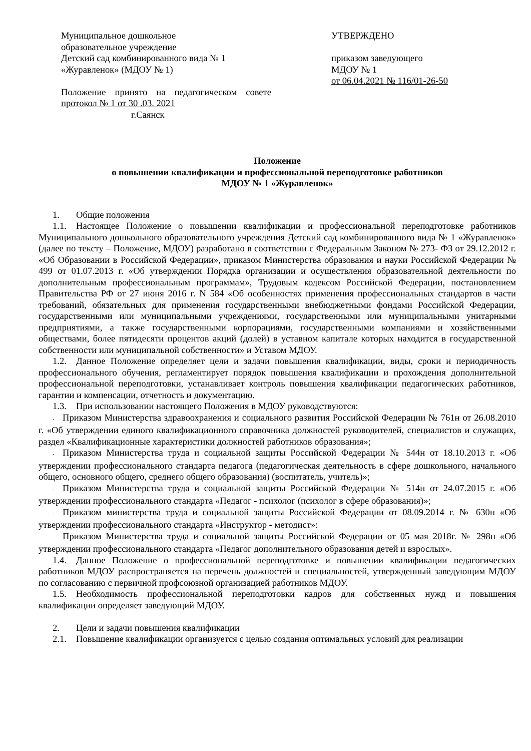Муниципальное дошкольное
образовательное учреждение
Детский сад комбинированного вида № 1
«Журавленок» (МДОУ № 1)
Положение принято на педагогическом совете протокол № 1 от 30 .03. 2021
г.Саянск
УТВЕРЖДЕНО
приказом заведующего
МДОУ № 1
от 06.04.2021 № 116/01-26-50
Положение
о повышении квалификации и профессиональной переподготовке работников
МДОУ № 1 «Журавленок»
1. Общие положения
1.1. Настоящее Положение о повышении квалификации и профессиональной переподготовке работников Муниципального дошкольного образовательного учреждения Детский сад комбинированного вида № 1 «Журавленок» (далее по тексту – Положение, МДОУ) разработано в соответствии с Федеральным Законом № 273- ФЗ от 29.12.2012 г. «Об Образовании в Российской Федерации», приказом Министерства образования и науки Российской Федерации № 499 от 01.07.2013 г. «Об утверждении Порядка организации и осуществления образовательной деятельности по дополнительным профессиональным программам», Трудовым кодексом Российской Федерации, постановлением Правительства РФ от 27 июня 2016 г. N 584 «Об особенностях применения профессиональных стандартов в части требований, обязательных для применения государственными внебюджетными фондами Российской Федерации, государственными или муниципальными учреждениями, государственными или муниципальными унитарными предприятиями, а также государственными корпорациями, государственными компаниями и хозяйственными обществами, более пятидесяти процентов акций (долей) в уставном капитале которых находится в государственной собственности или муниципальной собственности» и Уставом МДОУ.
1.2. Данное Положение определяет цели и задачи повышения квалификации, виды, сроки и периодичность профессионального обучения, регламентирует порядок повышения квалификации и прохождения дополнительной профессиональной переподготовки, устанавливает контроль повышения квалификации педагогических работников, гарантии и компенсации, отчетность и документацию.
1.3. При использовании настоящего Положения в МДОУ руководствуются:
- Приказом Министерства здравоохранения и социального развития Российской Федерации № 761н от 26.08.2010 г. «Об утверждении единого квалификационного справочника должностей руководителей, специалистов и служащих, раздел «Квалификационные характеристики должностей работников образования»;
- Приказом Министерства труда и социальной защиты Российской Федерации № 544н от 18.10.2013 г. «Об утверждении профессионального стандарта педагога (педагогическая деятельность в сфере дошкольного, начального общего, основного общего, среднего общего образования) (воспитатель, учитель)»;
- Приказом Министерства труда и социальной защиты Российской Федерации № 514н от 24.07.2015 г. «Об утверждении профессионального стандарта «Педагог - психолог (психолог в сфере образования)»;
- Приказом министерства труда и социальной защиты Российской Федерации от 08.09.2014 г. № 630н «Об утверждении профессионального стандарта «Инструктор - методист»:
- Приказом Министерства труда и социальной защиты Российской Федерации от 05 мая 2018г. № 298н «Об утверждении профессионального стандарта «Педагог дополнительного образования детей и взрослых».
1.4. Данное Положение о профессиональной переподготовке и повышении квалификации педагогических работников МДОУ распространяется на перечень должностей и специальностей, утвержденный заведующим МДОУ по согласованию с первичной профсоюзной организацией работников МДОУ.
1.5. Необходимость профессиональной переподготовки кадров для собственных нужд и повышения квалификации определяет заведующий МДОУ.
2. Цели и задачи повышения квалификации
2.1. Повышение квалификации организуется с целью создания оптимальных условий для реализации